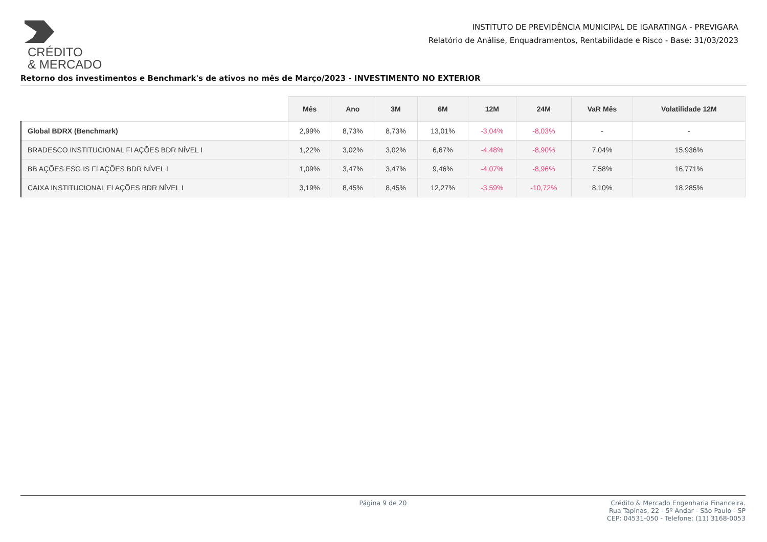CRÉDITO
& MERCADO
INSTITUTO DE PREVIDÊNCIA MUNICIPAL DE IGARATINGA - PREVIGARA
Relatório de Análise, Enquadramentos, Rentabilidade e Risco - Base: 31/03/2023
Retorno dos investimentos e Benchmark's de ativos no mês de Março/2023 - INVESTIMENTO NO EXTERIOR
| | Mês | Ano | 3M | 6M | 12M | 24M | VaR Mês | Volatilidade 12M |
| --- | --- | --- | --- | --- | --- | --- | --- | --- |
| Global BDRX (Benchmark) | 2,99% | 8,73% | 8,73% | 13,01% | -3,04% | -8,03% | - | - |
| BRADESCO INSTITUCIONAL FI AÇÕES BDR NÍVEL I | 1,22% | 3,02% | 3,02% | 6,67% | -4,48% | -8,90% | 7,04% | 15,936% |
| BB AÇÕES ESG IS FI AÇÕES BDR NÍVEL I | 1,09% | 3,47% | 3,47% | 9,46% | -4,07% | -8,96% | 7,58% | 16,771% |
| CAIXA INSTITUCIONAL FI AÇÕES BDR NÍVEL I | 3,19% | 8,45% | 8,45% | 12,27% | -3,59% | -10,72% | 8,10% | 18,285% |
Página 9 de 20 Crédito & Mercado Engenharia Financeira.
Rua Tapinas, 22 - 5º Andar - São Paulo - SP
CEP: 04531-050 - Telefone: (11) 3168-0053